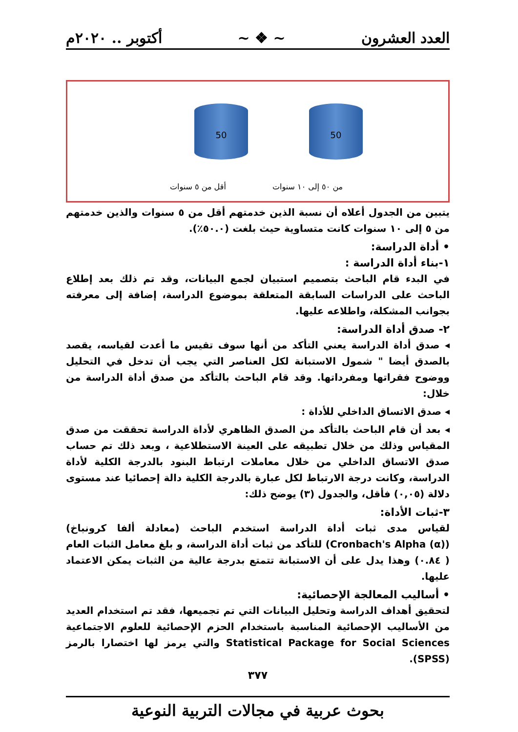العدد العشرون ~ ❖ ~ أكتوبر .. ٢٠٢٠م
50 50
أقل من ٥ سنوات من ٥٠ إلى ١٠ سنوات
يتبين من الجدول أعلاه أن نسبة الذين خدمتهم أقل من ٥ سنوات والذين خدمتهم من ٥ إلى ١٠ سنوات كانت متساوية حيث بلغت (٥٠.٠٪).
• أداة الدراسة:
١-بناء أداة الدراسة :
في البدء قام الباحث بتصميم استبيان لجمع البيانات، وقد تم ذلك بعد إطلاع الباحث على الدراسات السابقة المتعلقة بموضوع الدراسة، إضافة إلى معرفته بجوانب المشكلة، واطلاعه عليها.
٢- صدق أداة الدراسة:
◂ صدق أداة الدراسة يعني التأكد من أنها سوف تقيس ما أعدت لقياسه، يقصد بالصدق أيضا " شمول الاستبانة لكل العناصر التي يجب أن تدخل في التحليل ووضوح فقراتها ومفرداتها. وقد قام الباحث بالتأكد من صدق أداة الدراسة من خلال:
◂ صدق الاتساق الداخلي للأداة :
◂ بعد أن قام الباحث بالتأكد من الصدق الظاهري لأداة الدراسة تحققت من صدق المقياس وذلك من خلال تطبيقه على العينة الاستطلاعية ، وبعد ذلك تم حساب صدق الاتساق الداخلي من خلال معاملات ارتباط البنود بالدرجة الكلية لأداة الدراسة، وكانت درجة الارتباط لكل عبارة بالدرجة الكلية دالة إحصائيا عند مستوى دلالة (٠,٠٥) فأقل، والجدول (٣) يوضح ذلك:
٣-ثبات الأداة:
لقياس مدى ثبات أداة الدراسة استخدم الباحث (معادلة ألفا كرونباخ) (Cronbach's Alpha (α)) للتأكد من ثبات أداة الدراسة، و بلغ معامل الثبات العام ( ٠.٨٤) وهذا يدل على أن الاستبانة تتمتع بدرجة عالية من الثبات يمكن الاعتماد عليها.
• أساليب المعالجة الإحصائية:
لتحقيق أهداف الدراسة وتحليل البيانات التي تم تجميعها، فقد تم استخدام العديد من الأساليب الإحصائية المناسبة باستخدام الحزم الإحصائية للعلوم الاجتماعية Statistical Package for Social Sciences والتي يرمز لها اختصارا بالرمز (SPSS).
٣٧٧
بحوث عربية في مجالات التربية النوعية